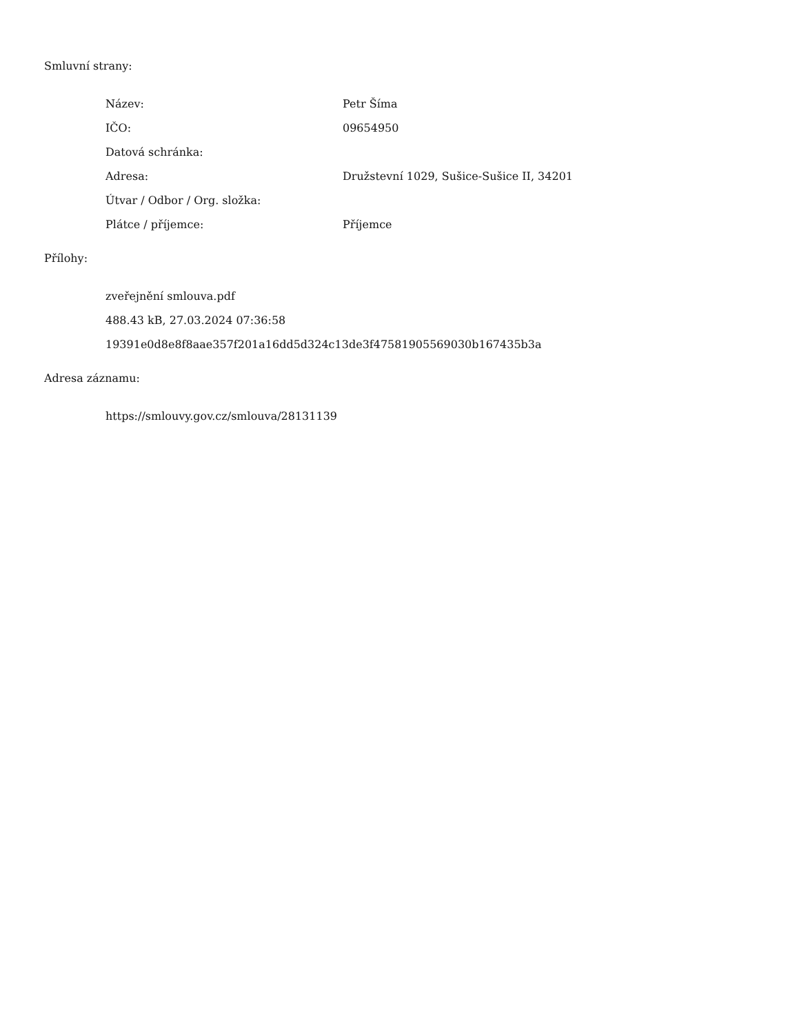Smluvní strany:
| Název: | Petr Šíma |
| IČO: | 09654950 |
| Datová schránka: | |
| Adresa: | Družstevní 1029, Sušice-Sušice II, 34201 |
| Útvar / Odbor / Org. složka: | |
| Plátce / příjemce: | Příjemce |
Přílohy:
zveřejnění smlouva.pdf
488.43 kB, 27.03.2024 07:36:58
19391e0d8e8f8aae357f201a16dd5d324c13de3f47581905569030b167435b3a
Adresa záznamu:
https://smlouvy.gov.cz/smlouva/28131139